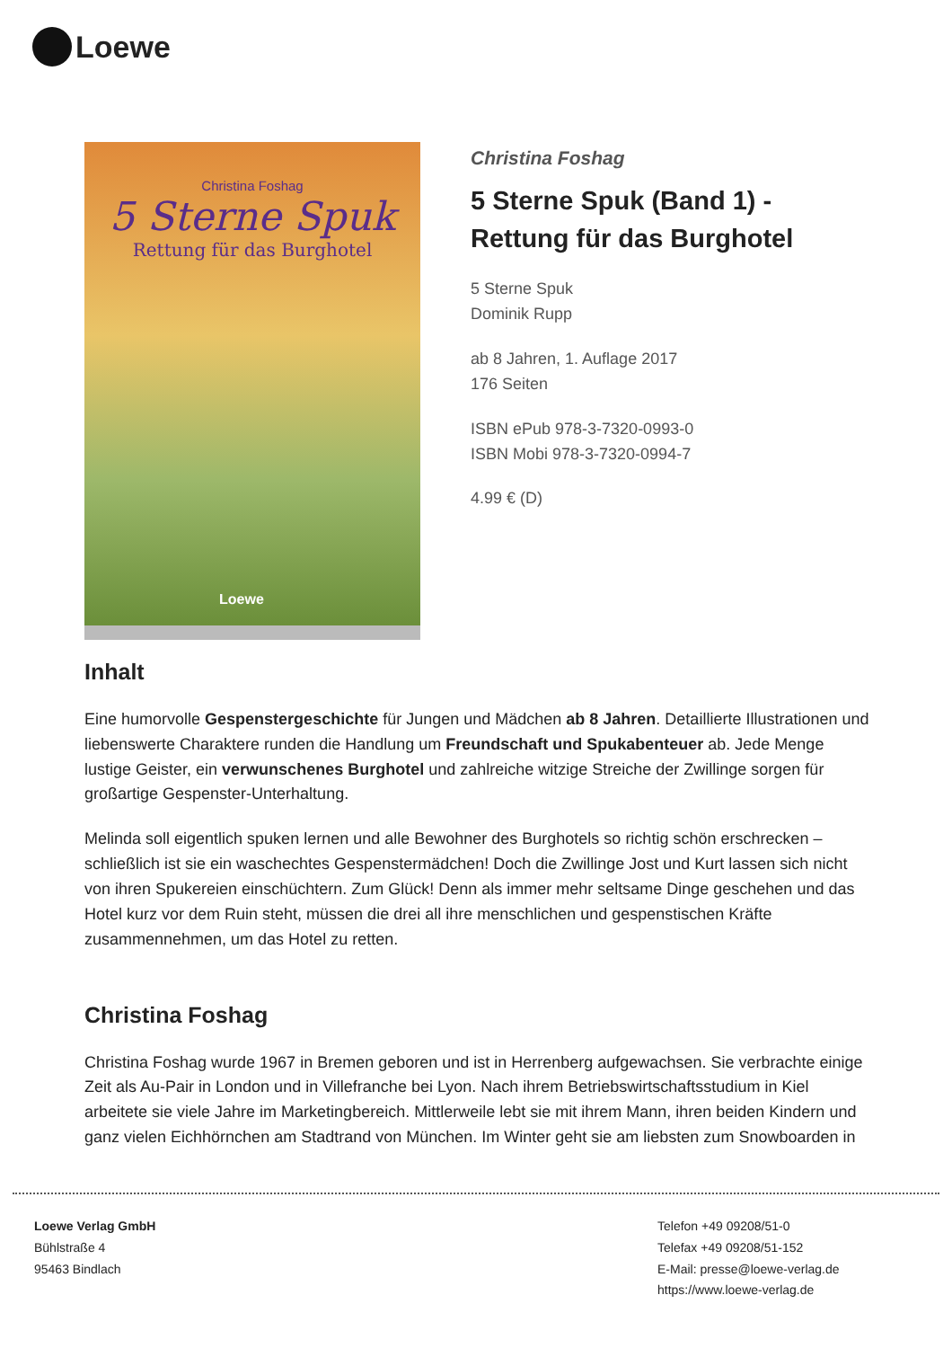Loewe
Christina Foshag
5 Sterne Spuk
Rettung für das Burghotel
Loewe
Christina Foshag
5 Sterne Spuk (Band 1) - Rettung für das Burghotel
5 Sterne Spuk
Dominik Rupp
ab 8 Jahren, 1. Auflage 2017
176 Seiten
ISBN ePub 978-3-7320-0993-0
ISBN Mobi 978-3-7320-0994-7
4.99 € (D)
Inhalt
Eine humorvolle Gespenstergeschichte für Jungen und Mädchen ab 8 Jahren. Detaillierte Illustrationen und liebenswerte Charaktere runden die Handlung um Freundschaft und Spukabenteuer ab. Jede Menge lustige Geister, ein verwunschenes Burghotel und zahlreiche witzige Streiche der Zwillinge sorgen für großartige Gespenster-Unterhaltung.
Melinda soll eigentlich spuken lernen und alle Bewohner des Burghotels so richtig schön erschrecken – schließlich ist sie ein waschechtes Gespenstermädchen! Doch die Zwillinge Jost und Kurt lassen sich nicht von ihren Spukereien einschüchtern. Zum Glück! Denn als immer mehr seltsame Dinge geschehen und das Hotel kurz vor dem Ruin steht, müssen die drei all ihre menschlichen und gespenstischen Kräfte zusammennehmen, um das Hotel zu retten.
Christina Foshag
Christina Foshag wurde 1967 in Bremen geboren und ist in Herrenberg aufgewachsen. Sie verbrachte einige Zeit als Au-Pair in London und in Villefranche bei Lyon. Nach ihrem Betriebswirtschaftsstudium in Kiel arbeitete sie viele Jahre im Marketingbereich. Mittlerweile lebt sie mit ihrem Mann, ihren beiden Kindern und ganz vielen Eichhörnchen am Stadtrand von München. Im Winter geht sie am liebsten zum Snowboarden in
Loewe Verlag GmbH
Bühlstraße 4
95463 Bindlach
Telefon +49 09208/51-0
Telefax +49 09208/51-152
E-Mail: presse@loewe-verlag.de
https://www.loewe-verlag.de